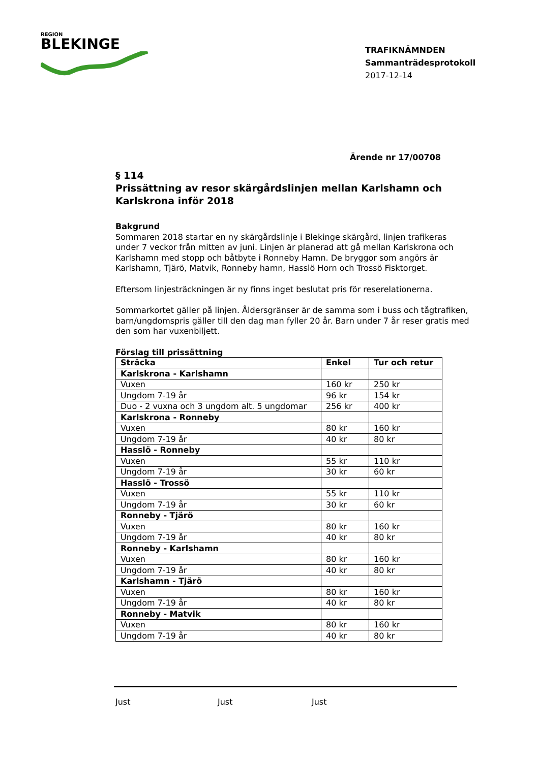REGION
BLEKINGE
TRAFIKNÄMNDEN
Sammanträdesprotokoll
2017-12-14
Ärende nr 17/00708
§ 114
Prissättning av resor skärgårdslinjen mellan Karlshamn och Karlskrona inför 2018
Bakgrund
Sommaren 2018 startar en ny skärgårdslinje i Blekinge skärgård, linjen trafikeras under 7 veckor från mitten av juni. Linjen är planerad att gå mellan Karlskrona och Karlshamn med stopp och båtbyte i Ronneby Hamn. De bryggor som angörs är Karlshamn, Tjärö, Matvik, Ronneby hamn, Hasslö Horn och Trossö Fisktorget.
Eftersom linjesträckningen är ny finns inget beslutat pris för reserelationerna.
Sommarkortet gäller på linjen. Åldersgränser är de samma som i buss och tågtrafiken, barn/ungdomspris gäller till den dag man fyller 20 år. Barn under 7 år reser gratis med den som har vuxenbiljett.
Förslag till prissättning
| Sträcka | Enkel | Tur och retur |
| --- | --- | --- |
| Karlskrona - Karlshamn | | |
| Vuxen | 160 kr | 250 kr |
| Ungdom 7-19 år | 96 kr | 154 kr |
| Duo - 2 vuxna och 3 ungdom alt. 5 ungdomar | 256 kr | 400 kr |
| Karlskrona - Ronneby | | |
| Vuxen | 80 kr | 160 kr |
| Ungdom 7-19 år | 40 kr | 80 kr |
| Hasslö - Ronneby | | |
| Vuxen | 55 kr | 110 kr |
| Ungdom 7-19 år | 30 kr | 60 kr |
| Hasslö - Trossö | | |
| Vuxen | 55 kr | 110 kr |
| Ungdom 7-19 år | 30 kr | 60 kr |
| Ronneby - Tjärö | | |
| Vuxen | 80 kr | 160 kr |
| Ungdom 7-19 år | 40 kr | 80 kr |
| Ronneby - Karlshamn | | |
| Vuxen | 80 kr | 160 kr |
| Ungdom 7-19 år | 40 kr | 80 kr |
| Karlshamn - Tjärö | | |
| Vuxen | 80 kr | 160 kr |
| Ungdom 7-19 år | 40 kr | 80 kr |
| Ronneby - Matvik | | |
| Vuxen | 80 kr | 160 kr |
| Ungdom 7-19 år | 40 kr | 80 kr |
Just Just Just